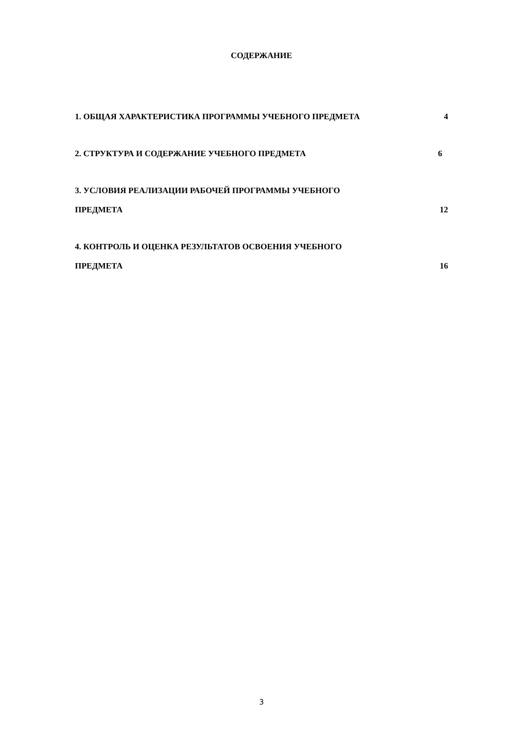СОДЕРЖАНИЕ
1. ОБЩАЯ ХАРАКТЕРИСТИКА ПРОГРАММЫ УЧЕБНОГО ПРЕДМЕТА 4
2. СТРУКТУРА И СОДЕРЖАНИЕ УЧЕБНОГО ПРЕДМЕТА 6
3. УСЛОВИЯ РЕАЛИЗАЦИИ РАБОЧЕЙ ПРОГРАММЫ УЧЕБНОГО
ПРЕДМЕТА 12
4. КОНТРОЛЬ И ОЦЕНКА РЕЗУЛЬТАТОВ ОСВОЕНИЯ УЧЕБНОГО
ПРЕДМЕТА 16
3